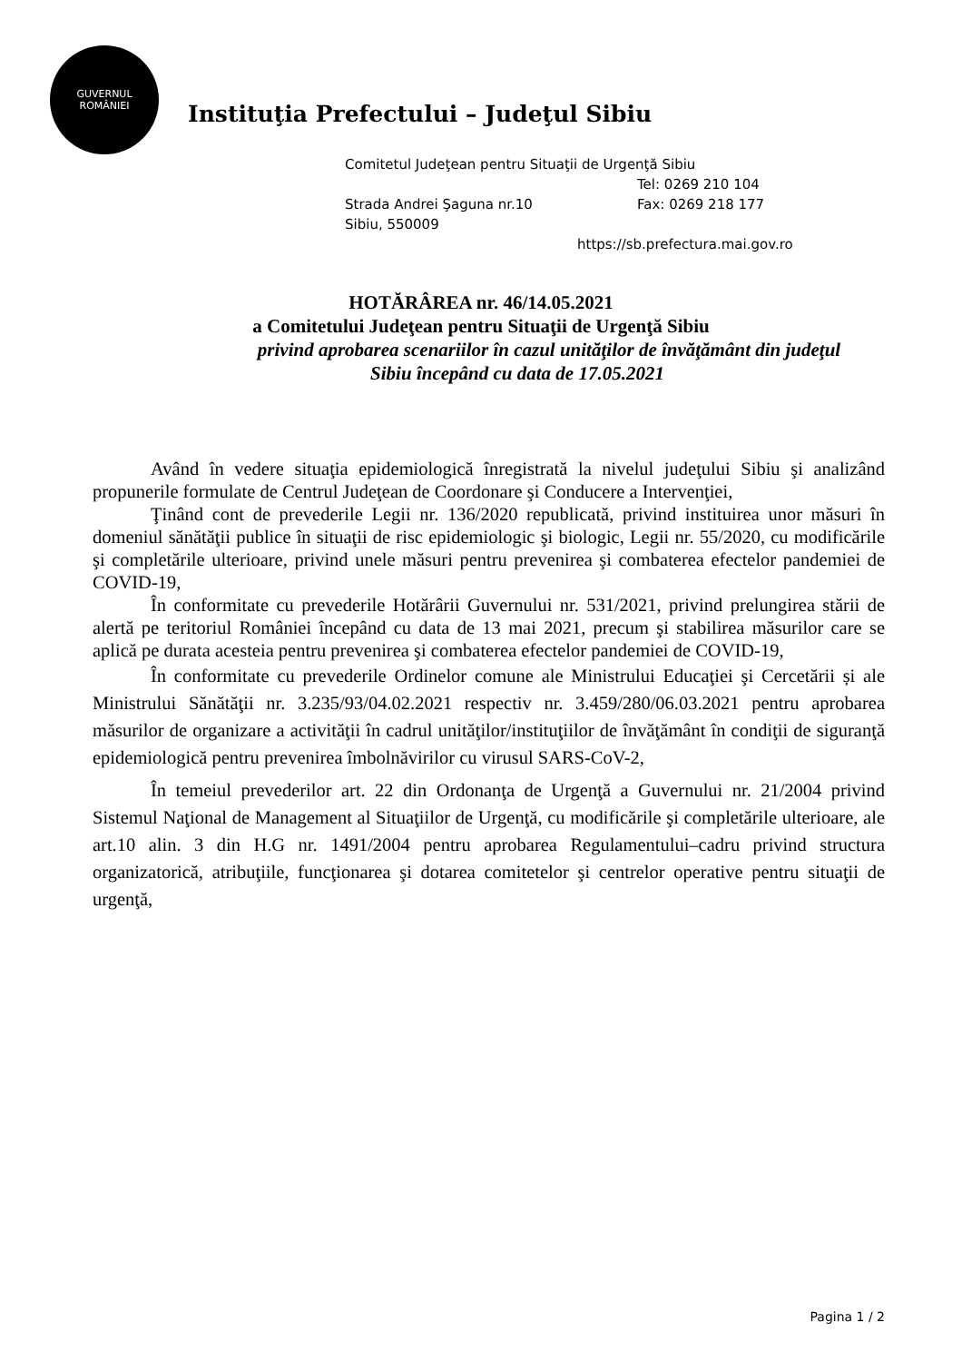GUVERNUL
ROMÂNIEI
Instituţia Prefectului – Judeţul Sibiu
Comitetul Judeţean pentru Situaţii de Urgenţă Sibiu
Tel: 0269 210 104
Strada Andrei Şaguna nr.10 Fax: 0269 218 177
Sibiu, 550009
https://sb.prefectura.mai.gov.ro
HOTĂRÂREA nr. 46/14.05.2021
a Comitetului Judeţean pentru Situaţii de Urgenţă Sibiu
privind aprobarea scenariilor în cazul unităţilor de învăţământ din judeţul
Sibiu începând cu data de 17.05.2021
Având în vedere situaţia epidemiologică înregistrată la nivelul judeţului Sibiu şi analizând propunerile formulate de Centrul Judeţean de Coordonare şi Conducere a Intervenţiei,
Ţinând cont de prevederile Legii nr. 136/2020 republicată, privind instituirea unor măsuri în domeniul sănătăţii publice în situaţii de risc epidemiologic şi biologic, Legii nr. 55/2020, cu modificările şi completările ulterioare, privind unele măsuri pentru prevenirea şi combaterea efectelor pandemiei de COVID-19,
În conformitate cu prevederile Hotărârii Guvernului nr. 531/2021, privind prelungirea stării de alertă pe teritoriul României începând cu data de 13 mai 2021, precum şi stabilirea măsurilor care se aplică pe durata acesteia pentru prevenirea şi combaterea efectelor pandemiei de COVID-19,
În conformitate cu prevederile Ordinelor comune ale Ministrului Educaţiei şi Cercetării și ale Ministrului Sănătăţii nr. 3.235/93/04.02.2021 respectiv nr. 3.459/280/06.03.2021 pentru aprobarea măsurilor de organizare a activităţii în cadrul unităţilor/instituţiilor de învăţământ în condiţii de siguranţă epidemiologică pentru prevenirea îmbolnăvirilor cu virusul SARS-CoV-2,
În temeiul prevederilor art. 22 din Ordonanţa de Urgenţă a Guvernului nr. 21/2004 privind Sistemul Naţional de Management al Situaţiilor de Urgenţă, cu modificările şi completările ulterioare, ale art.10 alin. 3 din H.G nr. 1491/2004 pentru aprobarea Regulamentului–cadru privind structura organizatorică, atribuţiile, funcţionarea şi dotarea comitetelor şi centrelor operative pentru situaţii de urgenţă,
Pagina 1 / 2